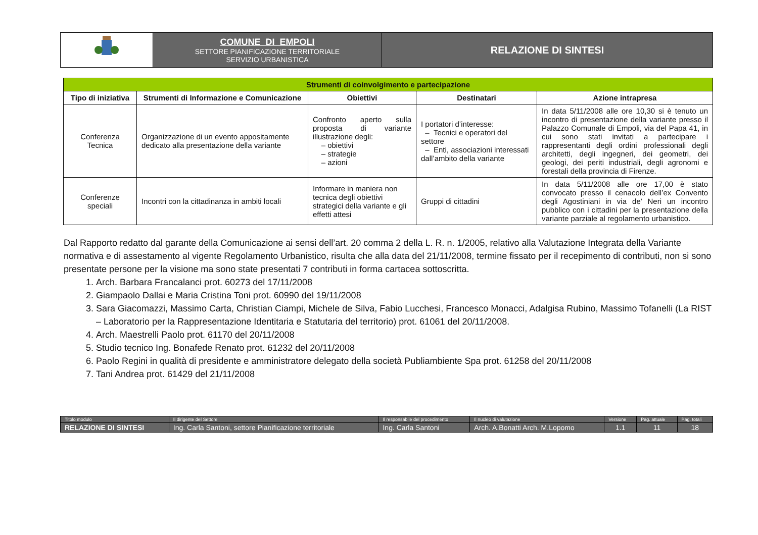| | COMUNE DI EMPOLI SETTORE PIANIFICAZIONE TERRITORIALE SERVIZIO URBANISTICA | RELAZIONE DI SINTESI |
| Strumenti di coinvolgimento e partecipazione | | | | |
| --- | --- | --- | --- | --- |
| Tipo di iniziativa | Strumenti di Informazione e Comunicazione | Obiettivi | Destinatari | Azione intrapresa |
| Conferenza Tecnica | Organizzazione di un evento appositamente dedicato alla presentazione della variante | Confronto aperto sulla proposta di variante illustrazione degli: – obiettivi – strategie – azioni | I portatori d’interesse: – Tecnici e operatori del settore – Enti, associazioni interessati dall’ambito della variante | In data 5/11/2008 alle ore 10,30 si è tenuto un incontro di presentazione della variante presso il Palazzo Comunale di Empoli, via del Papa 41, in cui sono stati invitati a partecipare i rappresentanti degli ordini professionali degli architetti, degli ingegneri, dei geometri, dei geologi, dei periti industriali, degli agronomi e forestali della provincia di Firenze. |
| Conferenze speciali | Incontri con la cittadinanza in ambiti locali | Informare in maniera non tecnica degli obiettivi strategici della variante e gli effetti attesi | Gruppi di cittadini | In data 5/11/2008 alle ore 17,00 è stato convocato presso il cenacolo dell’ex Convento degli Agostiniani in via de’ Neri un incontro pubblico con i cittadini per la presentazione della variante parziale al regolamento urbanistico. |
Dal Rapporto redatto dal garante della Comunicazione ai sensi dell’art. 20 comma 2 della L. R. n. 1/2005, relativo alla Valutazione Integrata della Variante normativa e di assestamento al vigente Regolamento Urbanistico, risulta che alla data del 21/11/2008, termine fissato per il recepimento di contributi, non si sono presentate persone per la visione ma sono state presentati 7 contributi in forma cartacea sottoscritta.
1. Arch. Barbara Francalanci prot. 60273 del 17/11/2008
2. Giampaolo Dallai e Maria Cristina Toni prot. 60990 del 19/11/2008
3. Sara Giacomazzi, Massimo Carta, Christian Ciampi, Michele de Silva, Fabio Lucchesi, Francesco Monacci, Adalgisa Rubino, Massimo Tofanelli (La RIST – Laboratorio per la Rappresentazione Identitaria e Statutaria del territorio) prot. 61061 del 20/11/2008.
4. Arch. Maestrelli Paolo prot. 61170 del 20/11/2008
5. Studio tecnico Ing. Bonafede Renato prot. 61232 del 20/11/2008
6. Paolo Regini in qualità di presidente e amministratore delegato della società Publiambiente Spa prot. 61258 del 20/11/2008
7. Tani Andrea prot. 61429 del 21/11/2008
| Titolo modulo | Il dirigente del Settore | Il responsabile del procedimento | Il nucleo di valutazione | Versione | Pag. attuale | Pag. totali |
| RELAZIONE DI SINTESI | Ing. Carla Santoni, settore Pianificazione territoriale | Ing. Carla Santoni | Arch. A.Bonatti Arch. M.Lopomo | 1.1 | 11 | 18 |